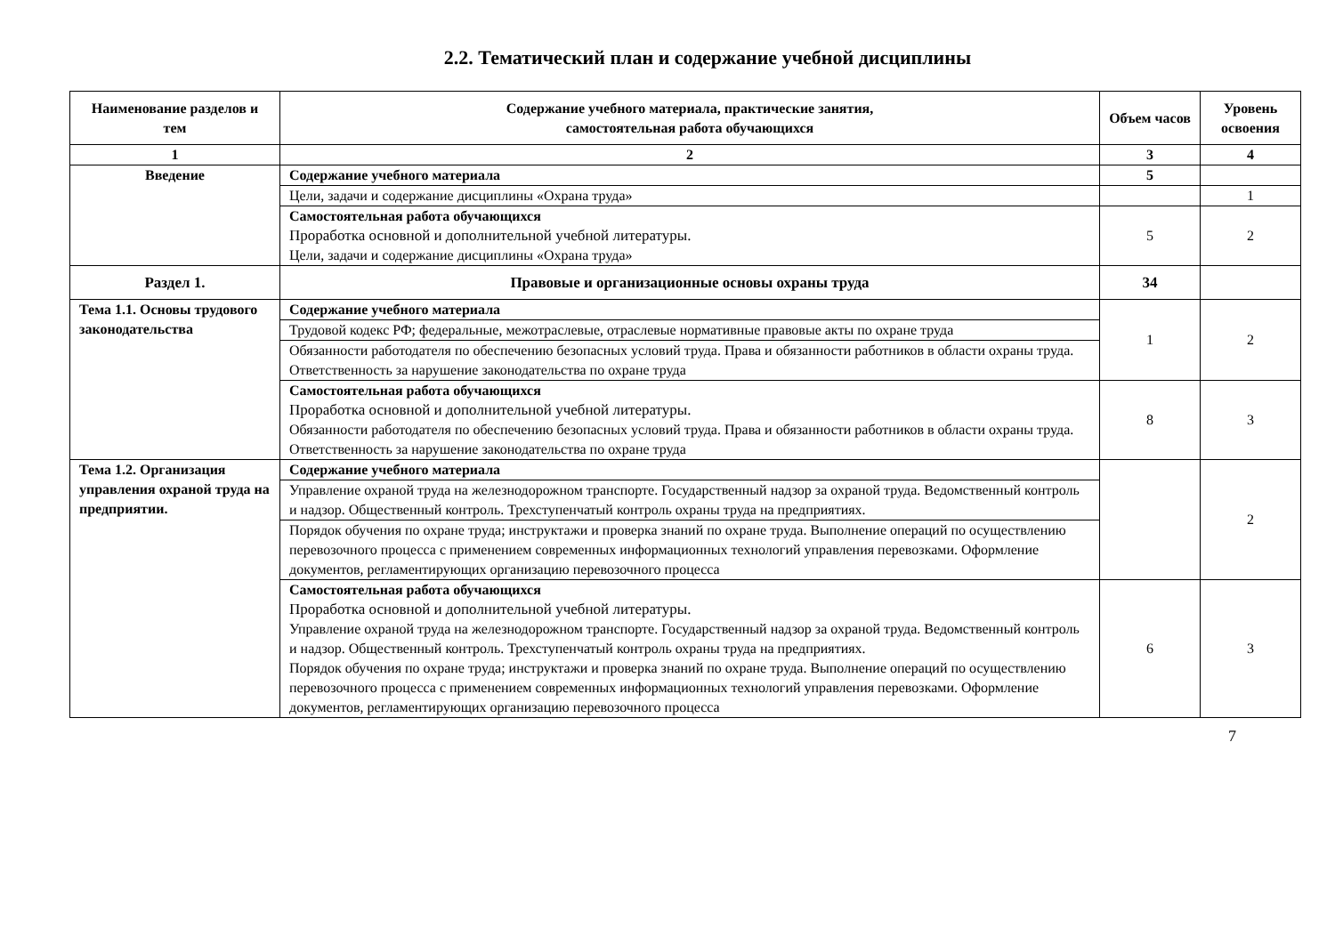2.2. Тематический план и содержание учебной дисциплины
| Наименование разделов и тем | Содержание учебного материала, практические занятия, самостоятельная работа обучающихся | Объем часов | Уровень освоения |
| --- | --- | --- | --- |
| 1 | 2 | 3 | 4 |
| Введение | Содержание учебного материала | 5 | |
| | Цели, задачи и содержание дисциплины «Охрана труда» | | 1 |
| | Самостоятельная работа обучающихся Проработка основной и дополнительной учебной литературы. Цели, задачи и содержание дисциплины «Охрана труда» | 5 | 2 |
| Раздел 1. | Правовые и организационные основы охраны труда | 34 | |
| Тема 1.1. Основы трудового законодательства | Содержание учебного материала | 1 | 2 |
| | Трудовой кодекс РФ; федеральные, межотраслевые, отраслевые нормативные правовые акты по охране труда | | |
| | Обязанности работодателя по обеспечению безопасных условий труда. Права и обязанности работников в области охраны труда. Ответственность за нарушение законодательства по охране труда | | |
| | Самостоятельная работа обучающихся Проработка основной и дополнительной учебной литературы. Обязанности работодателя по обеспечению безопасных условий труда. Права и обязанности работников в области охраны труда. Ответственность за нарушение законодательства по охране труда | 8 | 3 |
| Тема 1.2. Организация управления охраной труда на предприятии. | Содержание учебного материала | | 2 |
| | Управление охраной труда на железнодорожном транспорте. Государственный надзор за охраной труда. Ведомственный контроль и надзор. Общественный контроль. Трехступенчатый контроль охраны труда на предприятиях. | | |
| | Порядок обучения по охране труда; инструктажи и проверка знаний по охране труда. Выполнение операций по осуществлению перевозочного процесса с применением современных информационных технологий управления перевозками. Оформление документов, регламентирующих организацию перевозочного процесса | | |
| | Самостоятельная работа обучающихся Проработка основной и дополнительной учебной литературы. Управление охраной труда на железнодорожном транспорте. Государственный надзор за охраной труда. Ведомственный контроль и надзор. Общественный контроль. Трехступенчатый контроль охраны труда на предприятиях. Порядок обучения по охране труда; инструктажи и проверка знаний по охране труда. Выполнение операций по осуществлению перевозочного процесса с применением современных информационных технологий управления перевозками. Оформление документов, регламентирующих организацию перевозочного процесса | 6 | 3 |
7